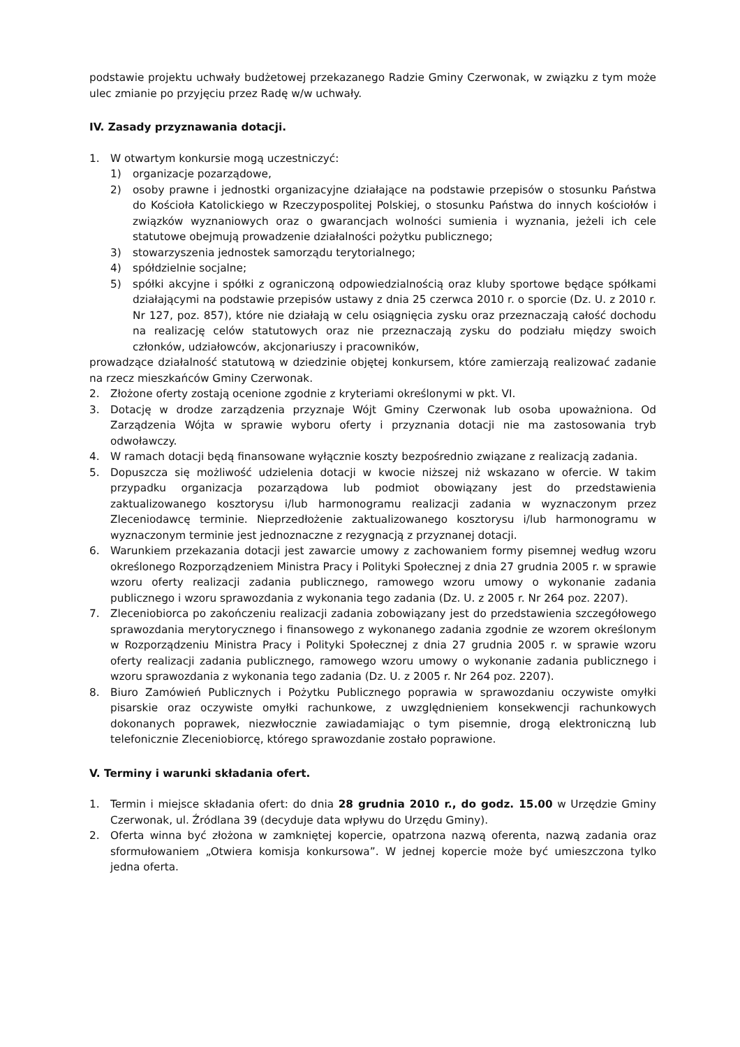podstawie projektu uchwały budżetowej przekazanego Radzie Gminy Czerwonak, w związku z tym może ulec zmianie po przyjęciu przez Radę w/w uchwały.
IV. Zasady przyznawania dotacji.
1. W otwartym konkursie mogą uczestniczyć:
1) organizacje pozarządowe,
2) osoby prawne i jednostki organizacyjne działające na podstawie przepisów o stosunku Państwa do Kościoła Katolickiego w Rzeczypospolitej Polskiej, o stosunku Państwa do innych kościołów i związków wyznaniowych oraz o gwarancjach wolności sumienia i wyznania, jeżeli ich cele statutowe obejmują prowadzenie działalności pożytku publicznego;
3) stowarzyszenia jednostek samorządu terytorialnego;
4) spółdzielnie socjalne;
5) spółki akcyjne i spółki z ograniczoną odpowiedzialnością oraz kluby sportowe będące spółkami działającymi na podstawie przepisów ustawy z dnia 25 czerwca 2010 r. o sporcie (Dz. U. z 2010 r. Nr 127, poz. 857), które nie działają w celu osiągnięcia zysku oraz przeznaczają całość dochodu na realizację celów statutowych oraz nie przeznaczają zysku do podziału między swoich członków, udziałowców, akcjonariuszy i pracowników,
prowadzące działalność statutową w dziedzinie objętej konkursem, które zamierzają realizować zadanie na rzecz mieszkańców Gminy Czerwonak.
2. Złożone oferty zostają ocenione zgodnie z kryteriami określonymi w pkt. VI.
3. Dotację w drodze zarządzenia przyznaje Wójt Gminy Czerwonak lub osoba upoważniona. Od Zarządzenia Wójta w sprawie wyboru oferty i przyznania dotacji nie ma zastosowania tryb odwoławczy.
4. W ramach dotacji będą finansowane wyłącznie koszty bezpośrednio związane z realizacją zadania.
5. Dopuszcza się możliwość udzielenia dotacji w kwocie niższej niż wskazano w ofercie. W takim przypadku organizacja pozarządowa lub podmiot obowiązany jest do przedstawienia zaktualizowanego kosztorysu i/lub harmonogramu realizacji zadania w wyznaczonym przez Zleceniodawcę terminie. Nieprzedłożenie zaktualizowanego kosztorysu i/lub harmonogramu w wyznaczonym terminie jest jednoznaczne z rezygnacją z przyznanej dotacji.
6. Warunkiem przekazania dotacji jest zawarcie umowy z zachowaniem formy pisemnej według wzoru określonego Rozporządzeniem Ministra Pracy i Polityki Społecznej z dnia 27 grudnia 2005 r. w sprawie wzoru oferty realizacji zadania publicznego, ramowego wzoru umowy o wykonanie zadania publicznego i wzoru sprawozdania z wykonania tego zadania (Dz. U. z 2005 r. Nr 264 poz. 2207).
7. Zleceniobiorca po zakończeniu realizacji zadania zobowiązany jest do przedstawienia szczegółowego sprawozdania merytorycznego i finansowego z wykonanego zadania zgodnie ze wzorem określonym w Rozporządzeniu Ministra Pracy i Polityki Społecznej z dnia 27 grudnia 2005 r. w sprawie wzoru oferty realizacji zadania publicznego, ramowego wzoru umowy o wykonanie zadania publicznego i wzoru sprawozdania z wykonania tego zadania (Dz. U. z 2005 r. Nr 264 poz. 2207).
8. Biuro Zamówień Publicznych i Pożytku Publicznego poprawia w sprawozdaniu oczywiste omyłki pisarskie oraz oczywiste omyłki rachunkowe, z uwzględnieniem konsekwencji rachunkowych dokonanych poprawek, niezwłocznie zawiadamiając o tym pisemnie, drogą elektroniczną lub telefonicznie Zleceniobiorcę, którego sprawozdanie zostało poprawione.
V. Terminy i warunki składania ofert.
1. Termin i miejsce składania ofert: do dnia 28 grudnia 2010 r., do godz. 15.00 w Urzędzie Gminy Czerwonak, ul. Źródlana 39 (decyduje data wpływu do Urzędu Gminy).
2. Oferta winna być złożona w zamkniętej kopercie, opatrzona nazwą oferenta, nazwą zadania oraz sformułowaniem „Otwiera komisja konkursowa”. W jednej kopercie może być umieszczona tylko jedna oferta.